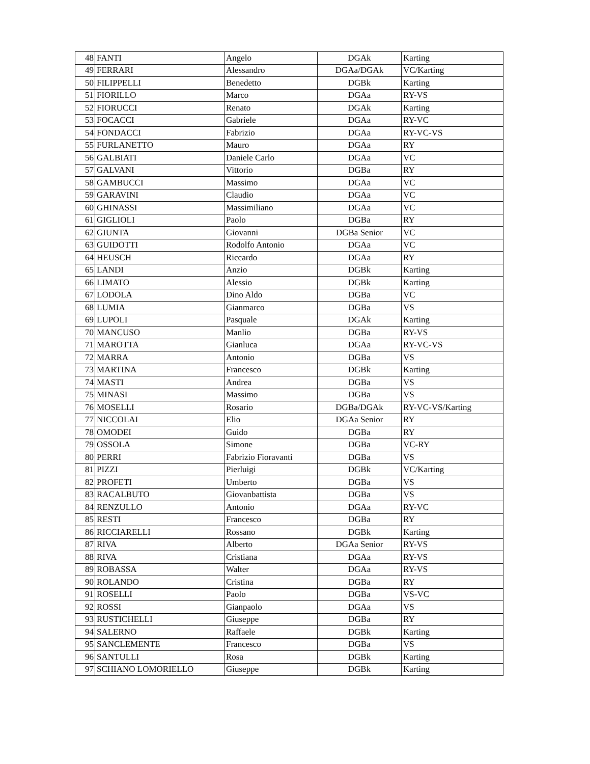| 48 | FANTI | Angelo | DGAk | Karting |
| 49 | FERRARI | Alessandro | DGAa/DGAk | VC/Karting |
| 50 | FILIPPELLI | Benedetto | DGBk | Karting |
| 51 | FIORILLO | Marco | DGAa | RY-VS |
| 52 | FIORUCCI | Renato | DGAk | Karting |
| 53 | FOCACCI | Gabriele | DGAa | RY-VC |
| 54 | FONDACCI | Fabrizio | DGAa | RY-VC-VS |
| 55 | FURLANETTO | Mauro | DGAa | RY |
| 56 | GALBIATI | Daniele Carlo | DGAa | VC |
| 57 | GALVANI | Vittorio | DGBa | RY |
| 58 | GAMBUCCI | Massimo | DGAa | VC |
| 59 | GARAVINI | Claudio | DGAa | VC |
| 60 | GHINASSI | Massimiliano | DGAa | VC |
| 61 | GIGLIOLI | Paolo | DGBa | RY |
| 62 | GIUNTA | Giovanni | DGBa Senior | VC |
| 63 | GUIDOTTI | Rodolfo Antonio | DGAa | VC |
| 64 | HEUSCH | Riccardo | DGAa | RY |
| 65 | LANDI | Anzio | DGBk | Karting |
| 66 | LIMATO | Alessio | DGBk | Karting |
| 67 | LODOLA | Dino Aldo | DGBa | VC |
| 68 | LUMIA | Gianmarco | DGBa | VS |
| 69 | LUPOLI | Pasquale | DGAk | Karting |
| 70 | MANCUSO | Manlio | DGBa | RY-VS |
| 71 | MAROTTA | Gianluca | DGAa | RY-VC-VS |
| 72 | MARRA | Antonio | DGBa | VS |
| 73 | MARTINA | Francesco | DGBk | Karting |
| 74 | MASTI | Andrea | DGBa | VS |
| 75 | MINASI | Massimo | DGBa | VS |
| 76 | MOSELLI | Rosario | DGBa/DGAk | RY-VC-VS/Karting |
| 77 | NICCOLAI | Elio | DGAa Senior | RY |
| 78 | OMODEI | Guido | DGBa | RY |
| 79 | OSSOLA | Simone | DGBa | VC-RY |
| 80 | PERRI | Fabrizio Fioravanti | DGBa | VS |
| 81 | PIZZI | Pierluigi | DGBk | VC/Karting |
| 82 | PROFETI | Umberto | DGBa | VS |
| 83 | RACALBUTO | Giovanbattista | DGBa | VS |
| 84 | RENZULLO | Antonio | DGAa | RY-VC |
| 85 | RESTI | Francesco | DGBa | RY |
| 86 | RICCIARELLI | Rossano | DGBk | Karting |
| 87 | RIVA | Alberto | DGAa Senior | RY-VS |
| 88 | RIVA | Cristiana | DGAa | RY-VS |
| 89 | ROBASSA | Walter | DGAa | RY-VS |
| 90 | ROLANDO | Cristina | DGBa | RY |
| 91 | ROSELLI | Paolo | DGBa | VS-VC |
| 92 | ROSSI | Gianpaolo | DGAa | VS |
| 93 | RUSTICHELLI | Giuseppe | DGBa | RY |
| 94 | SALERNO | Raffaele | DGBk | Karting |
| 95 | SANCLEMENTE | Francesco | DGBa | VS |
| 96 | SANTULLI | Rosa | DGBk | Karting |
| 97 | SCHIANO LOMORIELLO | Giuseppe | DGBk | Karting |